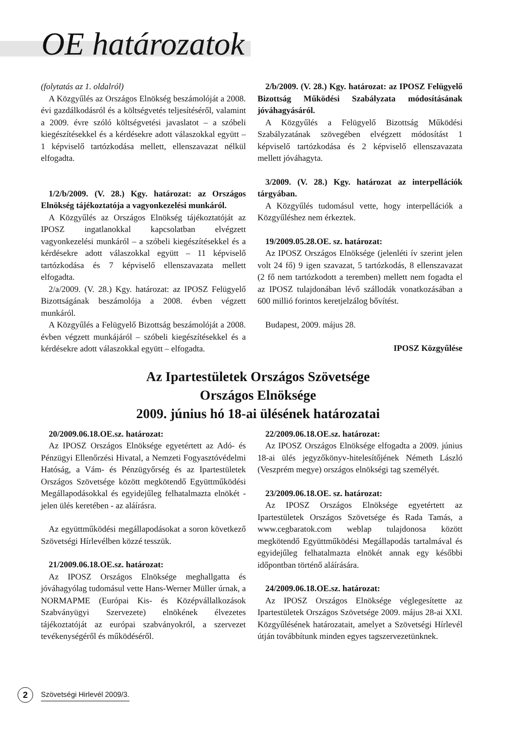OE határozatok
(folytatás az 1. oldalról)
A Közgyűlés az Országos Elnökség beszámolóját a 2008. évi gazdálkodásról és a költségvetés teljesítéséről, valamint a 2009. évre szóló költségvetési javaslatot – a szóbeli kiegészítésekkel és a kérdésekre adott válaszokkal együtt – 1 képviselő tartózkodása mellett, ellenszavazat nélkül elfogadta.
1/2/b/2009. (V. 28.) Kgy. határozat: az Országos Elnökség tájékoztatója a vagyonkezelési munkáról.
A Közgyűlés az Országos Elnökség tájékoztatóját az IPOSZ ingatlanokkal kapcsolatban elvégzett vagyonkezelési munkáról – a szóbeli kiegészítésekkel és a kérdésekre adott válaszokkal együtt – 11 képviselő tartózkodása és 7 képviselő ellenszavazata mellett elfogadta.
2/a/2009. (V. 28.) Kgy. határozat: az IPOSZ Felügyelő Bizottságának beszámolója a 2008. évben végzett munkáról.
A Közgyűlés a Felügyelő Bizottság beszámolóját a 2008. évben végzett munkájáról – szóbeli kiegészítésekkel és a kérdésekre adott válaszokkal együtt – elfogadta.
2/b/2009. (V. 28.) Kgy. határozat: az IPOSZ Felügyelő Bizottság Működési Szabályzata módosításának jóváhagyásáról.
A Közgyűlés a Felügyelő Bizottság Működési Szabályzatának szövegében elvégzett módosítást 1 képviselő tartózkodása és 2 képviselő ellenszavazata mellett jóváhagyta.
3/2009. (V. 28.) Kgy. határozat az interpellációk tárgyában.
A Közgyűlés tudomásul vette, hogy interpellációk a Közgyűléshez nem érkeztek.
19/2009.05.28.OE. sz. határozat:
Az IPOSZ Országos Elnöksége (jelenléti ív szerint jelen volt 24 fő) 9 igen szavazat, 5 tartózkodás, 8 ellenszavazat (2 fő nem tartózkodott a teremben) mellett nem fogadta el az IPOSZ tulajdonában lévő szállodák vonatkozásában a 600 millió forintos keretjelzálog bővítést.
Budapest, 2009. május 28.
IPOSZ Közgyűlése
Az Ipartestületek Országos Szövetsége
Országos Elnöksége
2009. június hó 18-ai ülésének határozatai
20/2009.06.18.OE.sz. határozat:
Az IPOSZ Országos Elnöksége egyetértett az Adó- és Pénzügyi Ellenőrzési Hivatal, a Nemzeti Fogyasztóvédelmi Hatóság, a Vám- és Pénzügyőrség és az Ipartestületek Országos Szövetsége között megkötendő Együttműködési Megállapodásokkal és egyidejűleg felhatalmazta elnökét - jelen ülés keretében - az aláírásra.
Az együttműködési megállapodásokat a soron következő Szövetségi Hírlevélben közzé tesszük.
21/2009.06.18.OE.sz. határozat:
Az IPOSZ Országos Elnöksége meghallgatta és jóváhagyólag tudomásul vette Hans-Werner Müller úrnak, a NORMAPME (Európai Kis- és Középvállalkozások Szabványügyi Szervezete) elnökének élvezetes tájékoztatóját az európai szabványokról, a szervezet tevékenységéről és működéséről.
22/2009.06.18.OE.sz. határozat:
Az IPOSZ Országos Elnöksége elfogadta a 2009. június 18-ai ülés jegyzőkönyv-hitelesítőjének Németh László (Veszprém megye) országos elnökségi tag személyét.
23/2009.06.18.OE. sz. határozat:
Az IPOSZ Országos Elnöksége egyetértett az Ipartestületek Országos Szövetsége és Rada Tamás, a www.cegbaratok.com weblap tulajdonosa között megkötendő Együttműködési Megállapodás tartalmával és egyidejűleg felhatalmazta elnökét annak egy későbbi időpontban történő aláírására.
24/2009.06.18.OE.sz. határozat:
Az IPOSZ Országos Elnöksége véglegesítette az Ipartestületek Országos Szövetsége 2009. május 28-ai XXI. Közgyűlésének határozatait, amelyet a Szövetségi Hírlevél útján továbbítunk minden egyes tagszervezetünknek.
2 Szövetségi Hirlevél 2009/3.